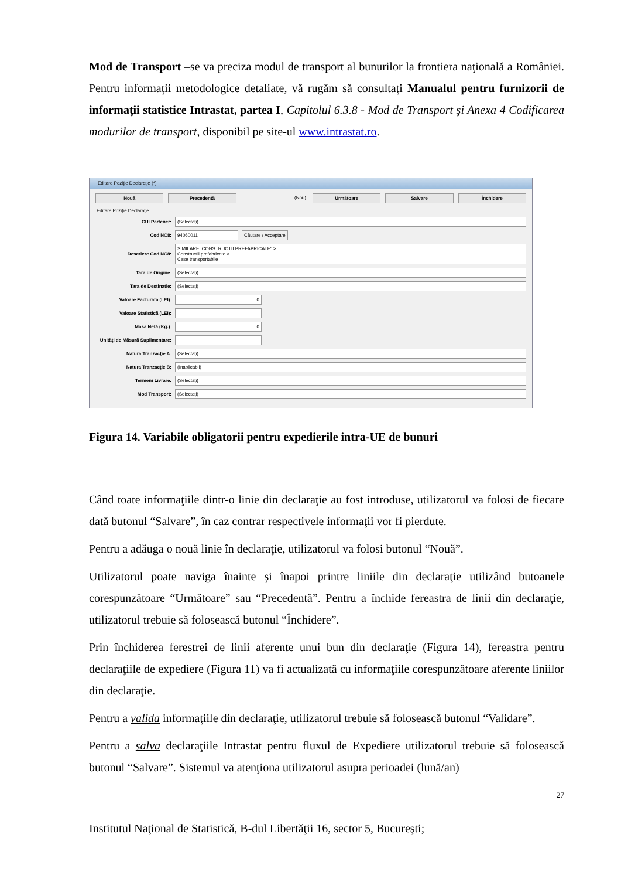Mod de Transport –se va preciza modul de transport al bunurilor la frontiera naţională a României. Pentru informaţii metodologice detaliate, vă rugăm să consultaţi Manualul pentru furnizorii de informaţii statistice Intrastat, partea I, Capitolul 6.3.8 - Mod de Transport şi Anexa 4 Codificarea modurilor de transport, disponibil pe site-ul www.intrastat.ro.
Editare Poziţie Declaraţie (*)
Nouă Precedentă (Nou) Următoare Salvare Închidere
Editare Poziţie Declaraţie
CUI Partener: (Selectaţi)
Cod NC8: 94060011 Căutare / Acceptare
Descriere Cod NC8: SIMILARE; CONSTRUCTII PREFABRICATE" >
Constructii prefabricate >
Case transportabile
Tara de Origine: (Selectaţi)
Tara de Destinatie: (Selectaţi)
Valoare Facturata (LEI): 0
Valoare Statistică (LEI):
Masa Netă (Kg.): 0
Unităţi de Măsură Suplimentare:
Natura Tranzacţie A: (Selectaţi)
Natura Tranzacţie B: (Inaplicabil)
Termeni Livrare: (Selectaţi)
Mod Transport: (Selectaţi)
Figura 14. Variabile obligatorii pentru expedierile intra-UE de bunuri
Când toate informaţiile dintr-o linie din declaraţie au fost introduse, utilizatorul va folosi de fiecare dată butonul “Salvare”, în caz contrar respectivele informaţii vor fi pierdute.
Pentru a adăuga o nouă linie în declaraţie, utilizatorul va folosi butonul “Nouă”.
Utilizatorul poate naviga înainte şi înapoi printre liniile din declaraţie utilizând butoanele corespunzătoare “Următoare” sau “Precedentă”. Pentru a închide fereastra de linii din declaraţie, utilizatorul trebuie să folosească butonul “Închidere”.
Prin închiderea ferestrei de linii aferente unui bun din declaraţie (Figura 14), fereastra pentru declaraţiile de expediere (Figura 11) va fi actualizată cu informaţiile corespunzătoare aferente liniilor din declaraţie.
Pentru a valida informaţiile din declaraţie, utilizatorul trebuie să folosească butonul “Validare”.
Pentru a salva declaraţiile Intrastat pentru fluxul de Expediere utilizatorul trebuie să folosească butonul “Salvare”. Sistemul va atenţiona utilizatorul asupra perioadei (lună/an)
27
Institutul Naţional de Statistică, B-dul Libertăţii 16, sector 5, Bucureşti;